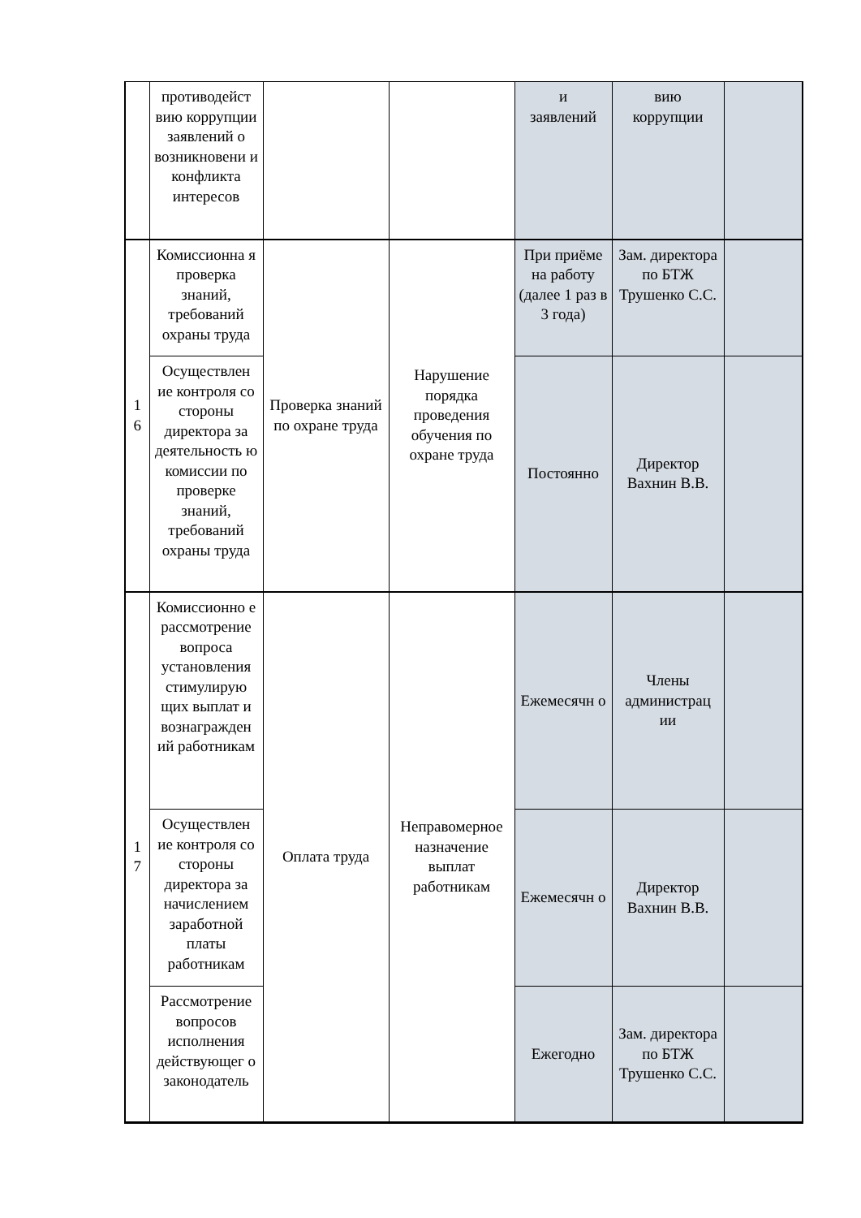| | противодейст вию коррупции заявлений о возникновени и конфликта интересов | | | и заявлений | вию коррупции | |
| 1 6 | Комиссионна я проверка знаний, требований охраны труда | Проверка знаний по охране труда | Нарушение порядка проведения обучения по охране труда | При приёме на работу (далее 1 раз в 3 года) | Зам. директора по БТЖ Трушенко С.С. | |
| | Осуществлен ие контроля со стороны директора за деятельность ю комиссии по проверке знаний, требований охраны труда | | | Постоянно | Директор Вахнин В.В. | |
| 1 7 | Комиссионно е рассмотрение вопроса установления стимулирую щих выплат и вознагражден ий работникам | Оплата труда | Неправомерное назначение выплат работникам | Ежемесячн о | Члены администрац ии | |
| | Осуществлен ие контроля со стороны директора за начислением заработной платы работникам | | | Ежемесячн о | Директор Вахнин В.В. | |
| | Рассмотрение вопросов исполнения действующег о законодатель | | | Ежегодно | Зам. директора по БТЖ Трушенко С.С. | |